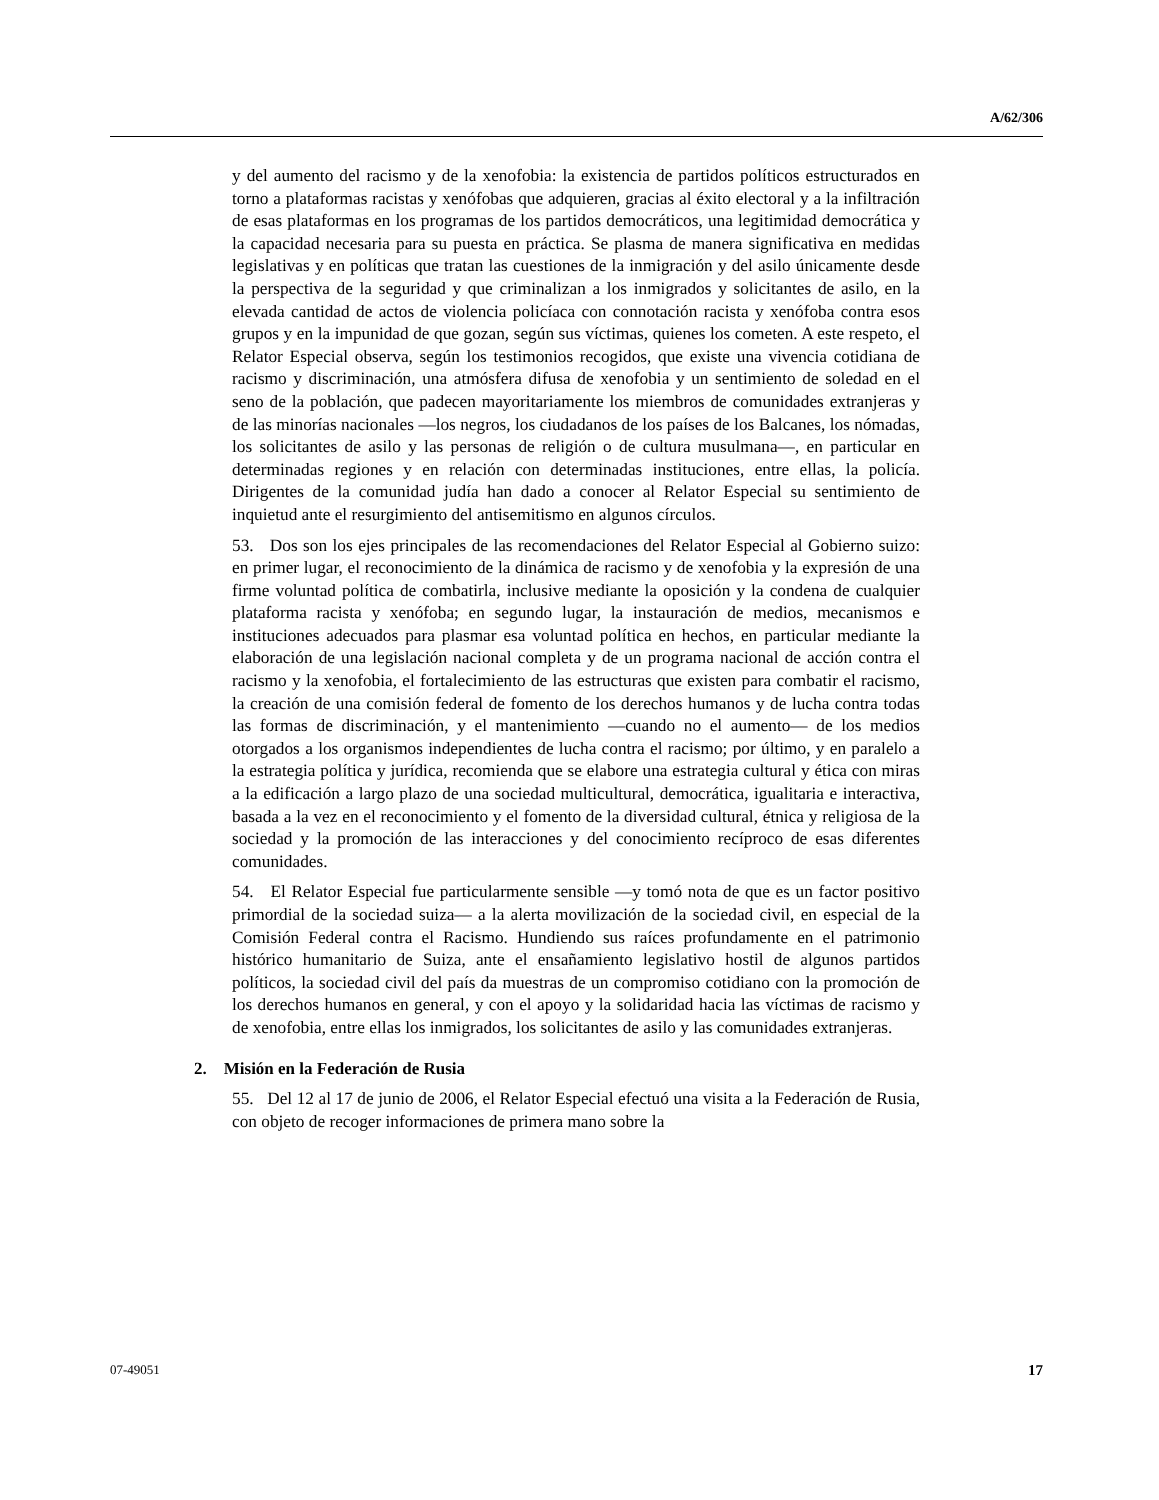A/62/306
y del aumento del racismo y de la xenofobia: la existencia de partidos políticos estructurados en torno a plataformas racistas y xenófobas que adquieren, gracias al éxito electoral y a la infiltración de esas plataformas en los programas de los partidos democráticos, una legitimidad democrática y la capacidad necesaria para su puesta en práctica. Se plasma de manera significativa en medidas legislativas y en políticas que tratan las cuestiones de la inmigración y del asilo únicamente desde la perspectiva de la seguridad y que criminalizan a los inmigrados y solicitantes de asilo, en la elevada cantidad de actos de violencia policíaca con connotación racista y xenófoba contra esos grupos y en la impunidad de que gozan, según sus víctimas, quienes los cometen. A este respeto, el Relator Especial observa, según los testimonios recogidos, que existe una vivencia cotidiana de racismo y discriminación, una atmósfera difusa de xenofobia y un sentimiento de soledad en el seno de la población, que padecen mayoritariamente los miembros de comunidades extranjeras y de las minorías nacionales —los negros, los ciudadanos de los países de los Balcanes, los nómadas, los solicitantes de asilo y las personas de religión o de cultura musulmana—, en particular en determinadas regiones y en relación con determinadas instituciones, entre ellas, la policía. Dirigentes de la comunidad judía han dado a conocer al Relator Especial su sentimiento de inquietud ante el resurgimiento del antisemitismo en algunos círculos.
53. Dos son los ejes principales de las recomendaciones del Relator Especial al Gobierno suizo: en primer lugar, el reconocimiento de la dinámica de racismo y de xenofobia y la expresión de una firme voluntad política de combatirla, inclusive mediante la oposición y la condena de cualquier plataforma racista y xenófoba; en segundo lugar, la instauración de medios, mecanismos e instituciones adecuados para plasmar esa voluntad política en hechos, en particular mediante la elaboración de una legislación nacional completa y de un programa nacional de acción contra el racismo y la xenofobia, el fortalecimiento de las estructuras que existen para combatir el racismo, la creación de una comisión federal de fomento de los derechos humanos y de lucha contra todas las formas de discriminación, y el mantenimiento —cuando no el aumento— de los medios otorgados a los organismos independientes de lucha contra el racismo; por último, y en paralelo a la estrategia política y jurídica, recomienda que se elabore una estrategia cultural y ética con miras a la edificación a largo plazo de una sociedad multicultural, democrática, igualitaria e interactiva, basada a la vez en el reconocimiento y el fomento de la diversidad cultural, étnica y religiosa de la sociedad y la promoción de las interacciones y del conocimiento recíproco de esas diferentes comunidades.
54. El Relator Especial fue particularmente sensible —y tomó nota de que es un factor positivo primordial de la sociedad suiza— a la alerta movilización de la sociedad civil, en especial de la Comisión Federal contra el Racismo. Hundiendo sus raíces profundamente en el patrimonio histórico humanitario de Suiza, ante el ensañamiento legislativo hostil de algunos partidos políticos, la sociedad civil del país da muestras de un compromiso cotidiano con la promoción de los derechos humanos en general, y con el apoyo y la solidaridad hacia las víctimas de racismo y de xenofobia, entre ellas los inmigrados, los solicitantes de asilo y las comunidades extranjeras.
2. Misión en la Federación de Rusia
55. Del 12 al 17 de junio de 2006, el Relator Especial efectuó una visita a la Federación de Rusia, con objeto de recoger informaciones de primera mano sobre la
07-49051 17